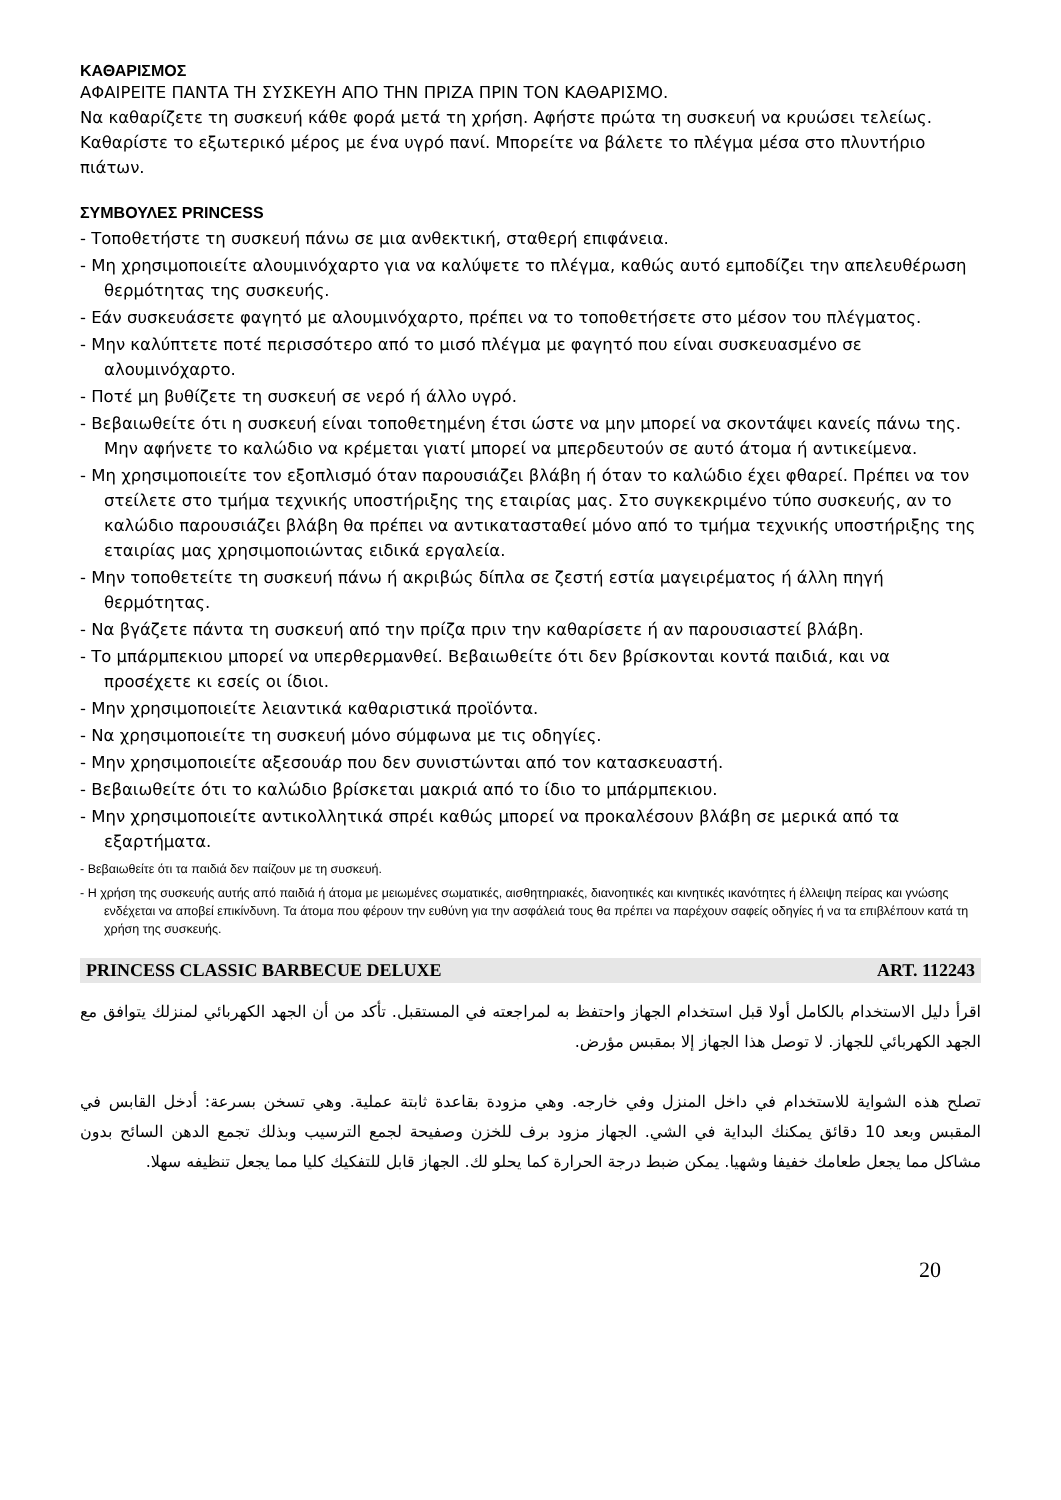ΚΑΘΑΡΙΣΜΟΣ
ΑΦΑΙΡΕΙΤΕ ΠΑΝΤΑ ΤΗ ΣΥΣΚΕΥΗ ΑΠΟ ΤΗΝ ΠΡΙΖΑ ΠΡΙΝ ΤΟΝ ΚΑΘΑΡΙΣΜΟ.
Να καθαρίζετε τη συσκευή κάθε φορά μετά τη χρήση. Αφήστε πρώτα τη συσκευή να κρυώσει τελείως. Καθαρίστε το εξωτερικό μέρος με ένα υγρό πανί. Μπορείτε να βάλετε το πλέγμα μέσα στο πλυντήριο πιάτων.
ΣΥΜΒΟΥΛΕΣ PRINCESS
- Τοποθετήστε τη συσκευή πάνω σε μια ανθεκτική, σταθερή επιφάνεια.
- Μη χρησιμοποιείτε αλουμινόχαρτο για να καλύψετε το πλέγμα, καθώς αυτό εμποδίζει την απελευθέρωση θερμότητας της συσκευής.
- Εάν συσκευάσετε φαγητό με αλουμινόχαρτο, πρέπει να το τοποθετήσετε στο μέσον του πλέγματος.
- Μην καλύπτετε ποτέ περισσότερο από το μισό πλέγμα με φαγητό που είναι συσκευασμένο σε αλουμινόχαρτο.
- Ποτέ μη βυθίζετε τη συσκευή σε νερό ή άλλο υγρό.
- Βεβαιωθείτε ότι η συσκευή είναι τοποθετημένη έτσι ώστε να μην μπορεί να σκοντάψει κανείς πάνω της. Μην αφήνετε το καλώδιο να κρέμεται γιατί μπορεί να μπερδευτούν σε αυτό άτομα ή αντικείμενα.
- Μη χρησιμοποιείτε τον εξοπλισμό όταν παρουσιάζει βλάβη ή όταν το καλώδιο έχει φθαρεί. Πρέπει να τον στείλετε στο τμήμα τεχνικής υποστήριξης της εταιρίας μας. Στο συγκεκριμένο τύπο συσκευής, αν το καλώδιο παρουσιάζει βλάβη θα πρέπει να αντικατασταθεί μόνο από το τμήμα τεχνικής υποστήριξης της εταιρίας μας χρησιμοποιώντας ειδικά εργαλεία.
- Μην τοποθετείτε τη συσκευή πάνω ή ακριβώς δίπλα σε ζεστή εστία μαγειρέματος ή άλλη πηγή θερμότητας.
- Να βγάζετε πάντα τη συσκευή από την πρίζα πριν την καθαρίσετε ή αν παρουσιαστεί βλάβη.
- Το μπάρμπεκιου μπορεί να υπερθερμανθεί. Βεβαιωθείτε ότι δεν βρίσκονται κοντά παιδιά, και να προσέχετε κι εσείς οι ίδιοι.
- Μην χρησιμοποιείτε λειαντικά καθαριστικά προϊόντα.
- Να χρησιμοποιείτε τη συσκευή μόνο σύμφωνα με τις οδηγίες.
- Μην χρησιμοποιείτε αξεσουάρ που δεν συνιστώνται από τον κατασκευαστή.
- Βεβαιωθείτε ότι το καλώδιο βρίσκεται μακριά από το ίδιο το μπάρμπεκιου.
- Μην χρησιμοποιείτε αντικολλητικά σπρέι καθώς μπορεί να προκαλέσουν βλάβη σε μερικά από τα εξαρτήματα.
- Βεβαιωθείτε ότι τα παιδιά δεν παίζουν με τη συσκευή.
- Η χρήση της συσκευής αυτής από παιδιά ή άτομα με μειωμένες σωματικές, αισθητηριακές, διανοητικές και κινητικές ικανότητες ή έλλειψη πείρας και γνώσης ενδέχεται να αποβεί επικίνδυνη. Τα άτομα που φέρουν την ευθύνη για την ασφάλειά τους θα πρέπει να παρέχουν σαφείς οδηγίες ή να τα επιβλέπουν κατά τη χρήση της συσκευής.
PRINCESS CLASSIC BARBECUE DELUXE ART. 112243
اقرأ دليل الاستخدام بالكامل أولا قبل استخدام الجهاز واحتفظ به لمراجعته في المستقبل. تأكد من أن الجهد الكهربائي لمنزلك يتوافق مع الجهد الكهربائي للجهاز. لا توصل هذا الجهاز إلا بمقبس مؤرض.
تصلح هذه الشواية للاستخدام في داخل المنزل وفي خارجه. وهي مزودة بقاعدة ثابتة عملية. وهي تسخن بسرعة: أدخل القابس في المقبس وبعد 10 دقائق يمكنك البداية في الشي. الجهاز مزود برف للخزن وصفيحة لجمع الترسيب وبذلك تجمع الدهن السائح بدون مشاكل مما يجعل طعامك خفيفا وشهيا. يمكن ضبط درجة الحرارة كما يحلو لك. الجهاز قابل للتفكيك كليا مما يجعل تنظيفه سهلا.
20